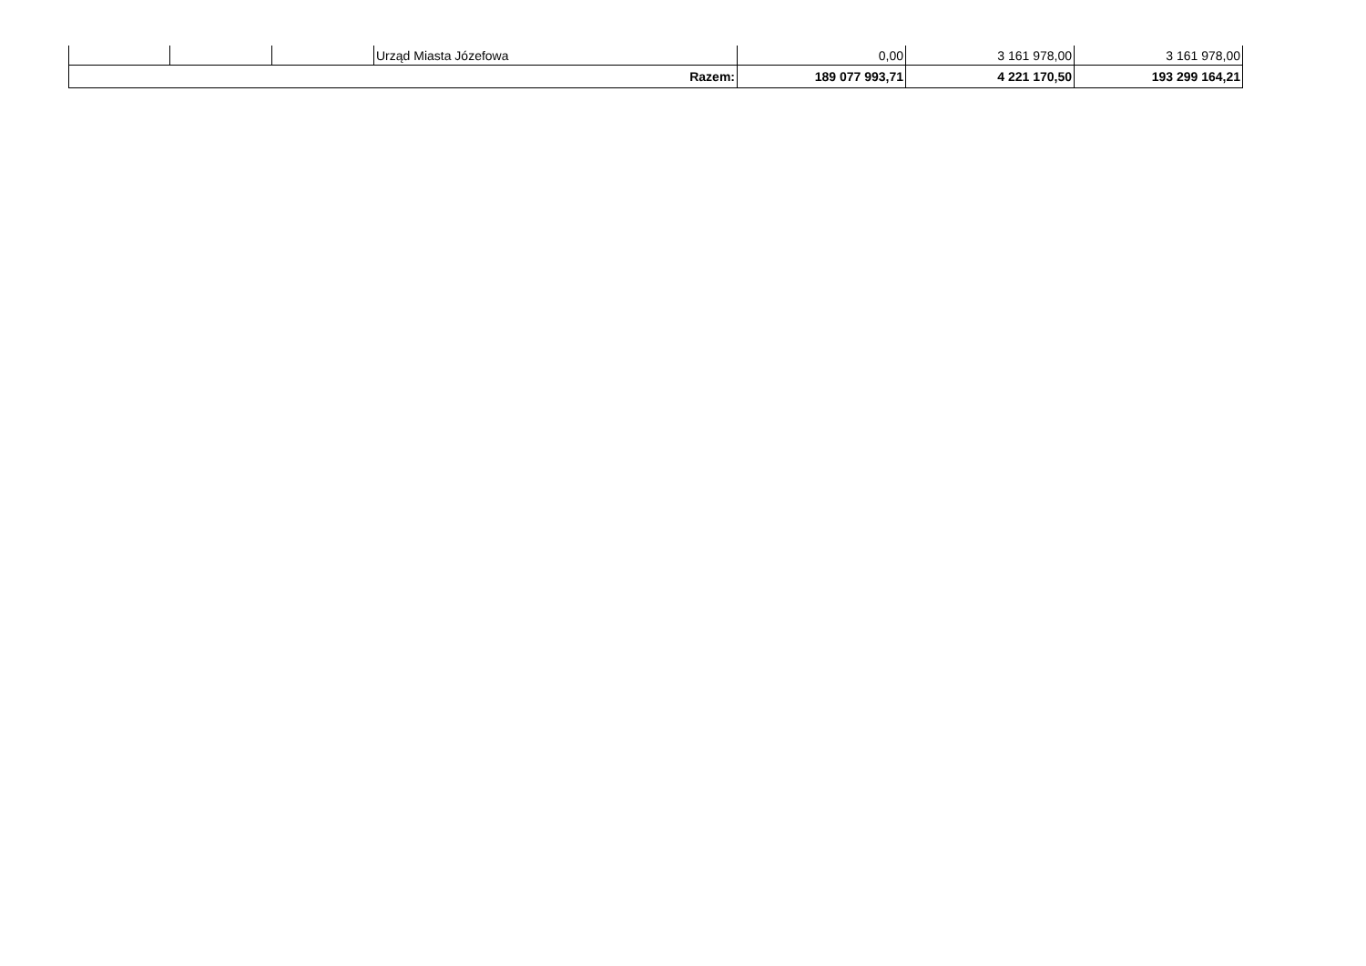| | | | Urząd Miasta Józefowa | 0,00 | 3 161 978,00 | 3 161 978,00 |
| Razem: | | | | 189 077 993,71 | 4 221 170,50 | 193 299 164,21 |